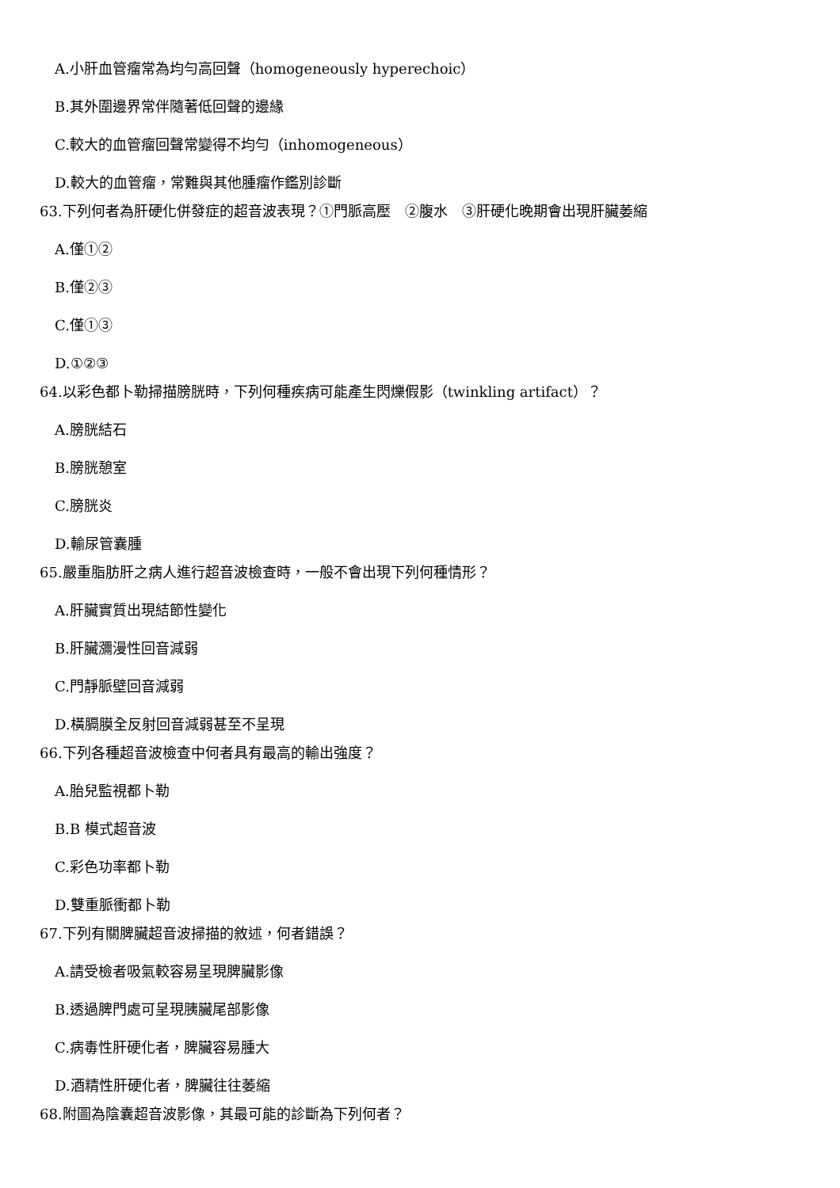A.小肝血管瘤常為均勻高回聲（homogeneously hyperechoic）
B.其外圍邊界常伴隨著低回聲的邊緣
C.較大的血管瘤回聲常變得不均勻（inhomogeneous）
D.較大的血管瘤，常難與其他腫瘤作鑑別診斷
63.下列何者為肝硬化併發症的超音波表現？①門脈高壓　②腹水　③肝硬化晚期會出現肝臟萎縮
A.僅①②
B.僅②③
C.僅①③
D.①②③
64.以彩色都卜勒掃描膀胱時，下列何種疾病可能產生閃爍假影（twinkling artifact）？
A.膀胱結石
B.膀胱憩室
C.膀胱炎
D.輸尿管囊腫
65.嚴重脂肪肝之病人進行超音波檢查時，一般不會出現下列何種情形？
A.肝臟實質出現結節性變化
B.肝臟瀰漫性回音減弱
C.門靜脈壁回音減弱
D.橫膈膜全反射回音減弱甚至不呈現
66.下列各種超音波檢查中何者具有最高的輸出強度？
A.胎兒監視都卜勒
B.B 模式超音波
C.彩色功率都卜勒
D.雙重脈衝都卜勒
67.下列有關脾臟超音波掃描的敘述，何者錯誤？
A.請受檢者吸氣較容易呈現脾臟影像
B.透過脾門處可呈現胰臟尾部影像
C.病毒性肝硬化者，脾臟容易腫大
D.酒精性肝硬化者，脾臟往往萎縮
68.附圖為陰囊超音波影像，其最可能的診斷為下列何者？